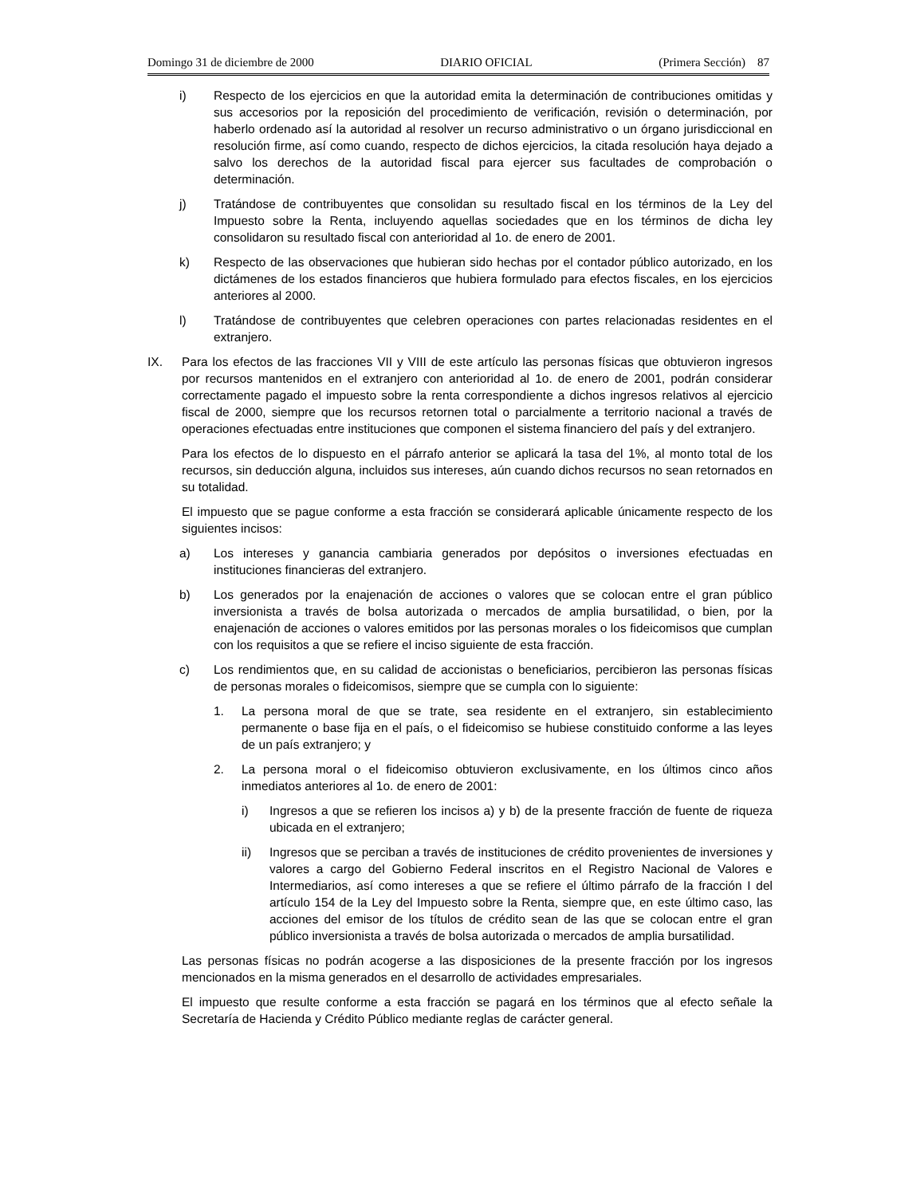Domingo 31 de diciembre de 2000 DIARIO OFICIAL (Primera Sección) 87
i) Respecto de los ejercicios en que la autoridad emita la determinación de contribuciones omitidas y sus accesorios por la reposición del procedimiento de verificación, revisión o determinación, por haberlo ordenado así la autoridad al resolver un recurso administrativo o un órgano jurisdiccional en resolución firme, así como cuando, respecto de dichos ejercicios, la citada resolución haya dejado a salvo los derechos de la autoridad fiscal para ejercer sus facultades de comprobación o determinación.
j) Tratándose de contribuyentes que consolidan su resultado fiscal en los términos de la Ley del Impuesto sobre la Renta, incluyendo aquellas sociedades que en los términos de dicha ley consolidaron su resultado fiscal con anterioridad al 1o. de enero de 2001.
k) Respecto de las observaciones que hubieran sido hechas por el contador público autorizado, en los dictámenes de los estados financieros que hubiera formulado para efectos fiscales, en los ejercicios anteriores al 2000.
l) Tratándose de contribuyentes que celebren operaciones con partes relacionadas residentes en el extranjero.
IX. Para los efectos de las fracciones VII y VIII de este artículo las personas físicas que obtuvieron ingresos por recursos mantenidos en el extranjero con anterioridad al 1o. de enero de 2001, podrán considerar correctamente pagado el impuesto sobre la renta correspondiente a dichos ingresos relativos al ejercicio fiscal de 2000, siempre que los recursos retornen total o parcialmente a territorio nacional a través de operaciones efectuadas entre instituciones que componen el sistema financiero del país y del extranjero.
Para los efectos de lo dispuesto en el párrafo anterior se aplicará la tasa del 1%, al monto total de los recursos, sin deducción alguna, incluidos sus intereses, aún cuando dichos recursos no sean retornados en su totalidad.
El impuesto que se pague conforme a esta fracción se considerará aplicable únicamente respecto de los siguientes incisos:
a) Los intereses y ganancia cambiaria generados por depósitos o inversiones efectuadas en instituciones financieras del extranjero.
b) Los generados por la enajenación de acciones o valores que se colocan entre el gran público inversionista a través de bolsa autorizada o mercados de amplia bursatilidad, o bien, por la enajenación de acciones o valores emitidos por las personas morales o los fideicomisos que cumplan con los requisitos a que se refiere el inciso siguiente de esta fracción.
c) Los rendimientos que, en su calidad de accionistas o beneficiarios, percibieron las personas físicas de personas morales o fideicomisos, siempre que se cumpla con lo siguiente:
1. La persona moral de que se trate, sea residente en el extranjero, sin establecimiento permanente o base fija en el país, o el fideicomiso se hubiese constituido conforme a las leyes de un país extranjero; y
2. La persona moral o el fideicomiso obtuvieron exclusivamente, en los últimos cinco años inmediatos anteriores al 1o. de enero de 2001:
i) Ingresos a que se refieren los incisos a) y b) de la presente fracción de fuente de riqueza ubicada en el extranjero;
ii) Ingresos que se perciban a través de instituciones de crédito provenientes de inversiones y valores a cargo del Gobierno Federal inscritos en el Registro Nacional de Valores e Intermediarios, así como intereses a que se refiere el último párrafo de la fracción I del artículo 154 de la Ley del Impuesto sobre la Renta, siempre que, en este último caso, las acciones del emisor de los títulos de crédito sean de las que se colocan entre el gran público inversionista a través de bolsa autorizada o mercados de amplia bursatilidad.
Las personas físicas no podrán acogerse a las disposiciones de la presente fracción por los ingresos mencionados en la misma generados en el desarrollo de actividades empresariales.
El impuesto que resulte conforme a esta fracción se pagará en los términos que al efecto señale la Secretaría de Hacienda y Crédito Público mediante reglas de carácter general.